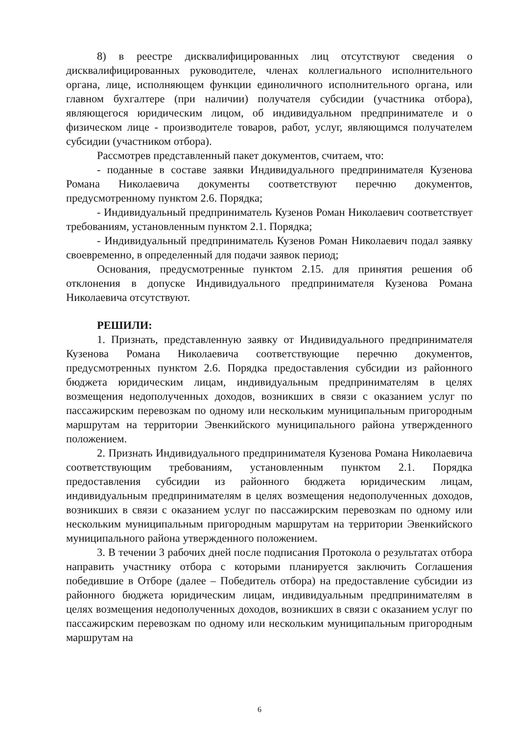8) в реестре дисквалифицированных лиц отсутствуют сведения о дисквалифицированных руководителе, членах коллегиального исполнительного органа, лице, исполняющем функции единоличного исполнительного органа, или главном бухгалтере (при наличии) получателя субсидии (участника отбора), являющегося юридическим лицом, об индивидуальном предпринимателе и о физическом лице - производителе товаров, работ, услуг, являющимся получателем субсидии (участником отбора).
Рассмотрев представленный пакет документов, считаем, что:
- поданные в составе заявки Индивидуального предпринимателя Кузенова Романа Николаевича документы соответствуют перечню документов, предусмотренному пунктом 2.6. Порядка;
- Индивидуальный предприниматель Кузенов Роман Николаевич соответствует требованиям, установленным пунктом 2.1. Порядка;
- Индивидуальный предприниматель Кузенов Роман Николаевич подал заявку своевременно, в определенный для подачи заявок период;
Основания, предусмотренные пунктом 2.15. для принятия решения об отклонения в допуске Индивидуального предпринимателя Кузенова Романа Николаевича отсутствуют.
РЕШИЛИ:
1. Признать, представленную заявку от Индивидуального предпринимателя Кузенова Романа Николаевича соответствующие перечню документов, предусмотренных пунктом 2.6. Порядка предоставления субсидии из районного бюджета юридическим лицам, индивидуальным предпринимателям в целях возмещения недополученных доходов, возникших в связи с оказанием услуг по пассажирским перевозкам по одному или нескольким муниципальным пригородным маршрутам на территории Эвенкийского муниципального района утвержденного положением.
2. Признать Индивидуального предпринимателя Кузенова Романа Николаевича соответствующим требованиям, установленным пунктом 2.1. Порядка предоставления субсидии из районного бюджета юридическим лицам, индивидуальным предпринимателям в целях возмещения недополученных доходов, возникших в связи с оказанием услуг по пассажирским перевозкам по одному или нескольким муниципальным пригородным маршрутам на территории Эвенкийского муниципального района утвержденного положением.
3. В течении 3 рабочих дней после подписания Протокола о результатах отбора направить участнику отбора с которыми планируется заключить Соглашения победившие в Отборе (далее – Победитель отбора) на предоставление субсидии из районного бюджета юридическим лицам, индивидуальным предпринимателям в целях возмещения недополученных доходов, возникших в связи с оказанием услуг по пассажирским перевозкам по одному или нескольким муниципальным пригородным маршрутам на
6